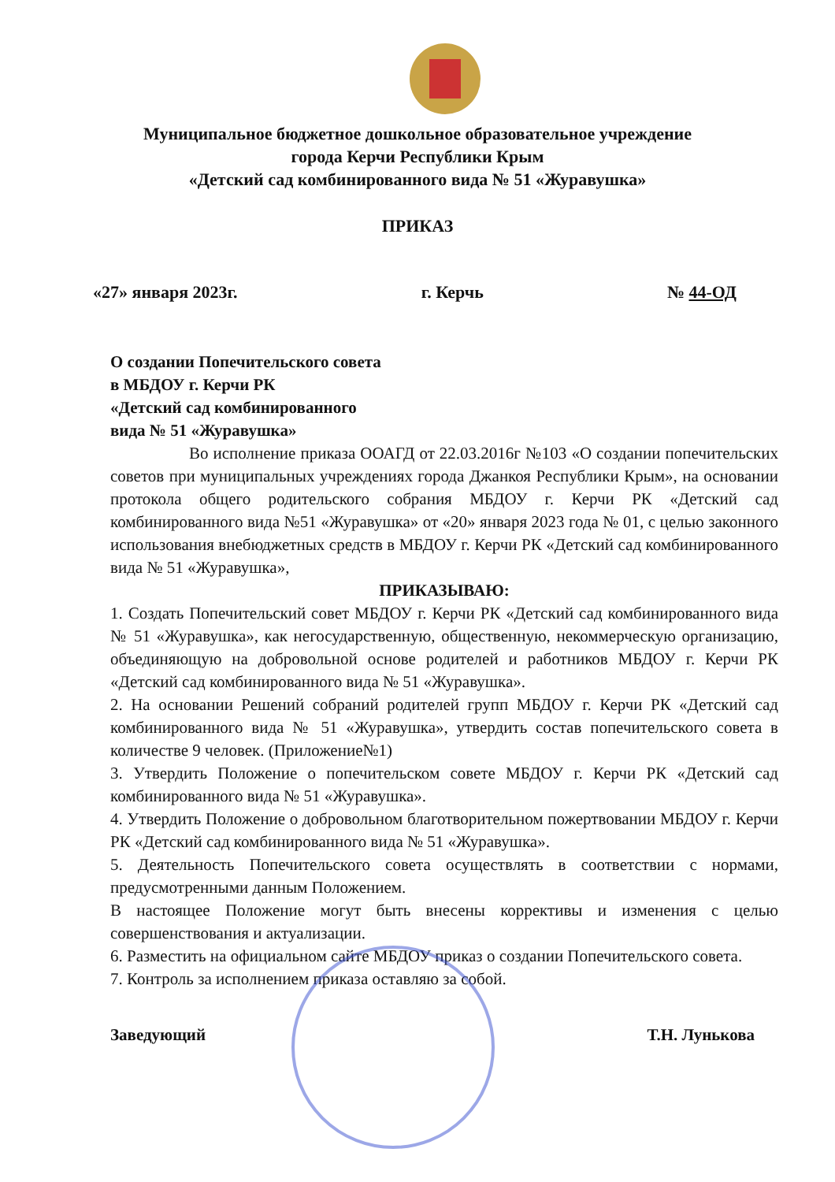Муниципальное бюджетное дошкольное образовательное учреждение
города Керчи Республики Крым
«Детский сад комбинированного вида № 51 «Журавушка»
ПРИКАЗ
«27» января 2023г. г. Керчь № 44-ОД
О создании Попечительского совета
в МБДОУ г. Керчи РК
«Детский сад комбинированного
вида № 51 «Журавушка»
Во исполнение приказа ООАГД от 22.03.2016г №103 «О создании попечительских советов при муниципальных учреждениях города Джанкоя Республики Крым», на основании протокола общего родительского собрания МБДОУ г. Керчи РК «Детский сад комбинированного вида №51 «Журавушка» от «20» января 2023 года № 01, с целью законного использования внебюджетных средств в МБДОУ г. Керчи РК «Детский сад комбинированного вида № 51 «Журавушка»,
ПРИКАЗЫВАЮ:
1. Создать Попечительский совет МБДОУ г. Керчи РК «Детский сад комбинированного вида № 51 «Журавушка», как негосударственную, общественную, некоммерческую организацию, объединяющую на добровольной основе родителей и работников МБДОУ г. Керчи РК «Детский сад комбинированного вида № 51 «Журавушка».
2. На основании Решений собраний родителей групп МБДОУ г. Керчи РК «Детский сад комбинированного вида № 51 «Журавушка», утвердить состав попечительского совета в количестве 9 человек. (Приложение№1)
3. Утвердить Положение о попечительском совете МБДОУ г. Керчи РК «Детский сад комбинированного вида № 51 «Журавушка».
4. Утвердить Положение о добровольном благотворительном пожертвовании МБДОУ г. Керчи РК «Детский сад комбинированного вида № 51 «Журавушка».
5. Деятельность Попечительского совета осуществлять в соответствии с нормами, предусмотренными данным Положением.
В настоящее Положение могут быть внесены коррективы и изменения с целью совершенствования и актуализации.
6. Разместить на официальном сайте МБДОУ приказ о создании Попечительского совета.
7. Контроль за исполнением приказа оставляю за собой.
Заведующий Т.Н. Лунькова